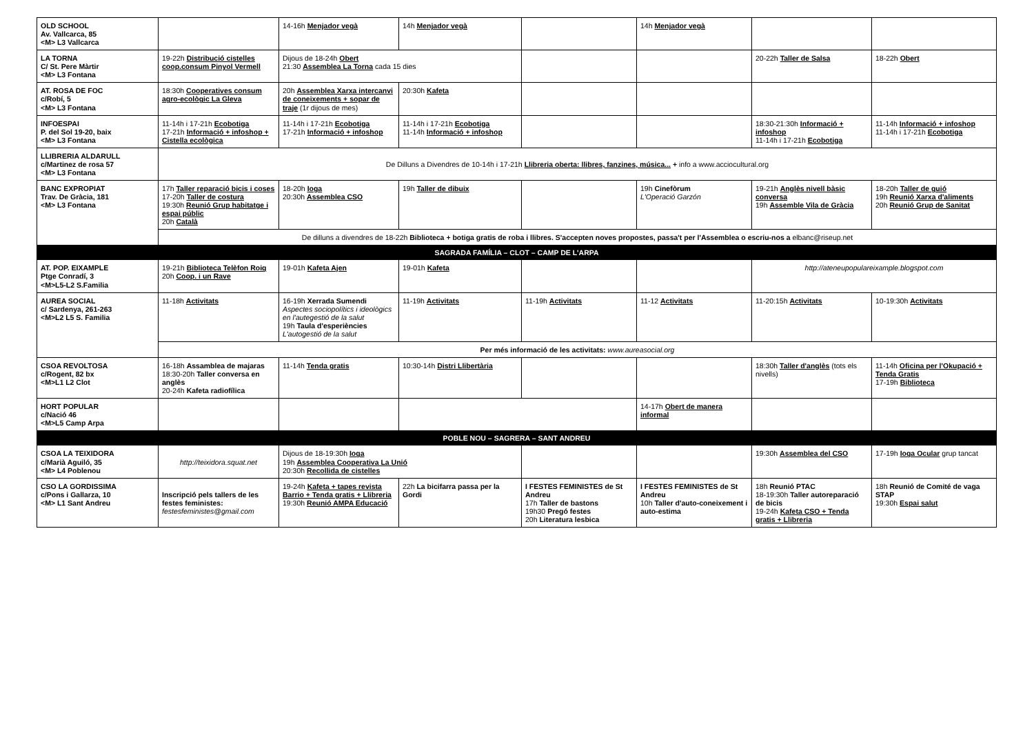| OLD SCHOOL Av. Vallcarca, 85 <M> L3 Vallcarca | | 14-16h Menjador vegà | 14h Menjador vegà | | 14h Menjador vegà | | |
| LA TORNA C/ St. Pere Màrtir <M> L3 Fontana | 19-22h Distribució cistelles coop.consum Pinyol Vermell | Dijous de 18-24h Obert 21:30 Assemblea La Torna cada 15 dies | | | | 20-22h Taller de Salsa | 18-22h Obert |
| AT. ROSA DE FOC c/Robí, 5 <M> L3 Fontana | 18:30h Cooperatives consum agro-ecològic La Gleva | 20h Assemblea Xarxa intercanvi de coneixements + sopar de traje (1r dijous de mes) | 20:30h Kafeta | | | | |
| INFOESPAI P. del Sol 19-20, baix <M> L3 Fontana | 11-14h i 17-21h Ecobotiga 17-21h Informació + infoshop + Cistella ecològica | 11-14h i 17-21h Ecobotiga 17-21h Informació + infoshop | 11-14h i 17-21h Ecobotiga 11-14h Informació + infoshop | | | 18:30-21:30h Informació + infoshop 11-14h i 17-21h Ecobotiga | 11-14h Informació + infoshop 11-14h i 17-21h Ecobotiga |
| LLIBRERIA ALDARULL c/Martinez de rosa 57 <M> L3 Fontana | De Dilluns a Divendres de 10-14h i 17-21h Llibreria oberta: llibres, fanzines, música... + info a www.acciocultural.org | | | | | | |
| BANC EXPROPIAT Trav. De Gràcia, 181 <M> L3 Fontana | 17h Taller reparació bicis i coses 17-20h Taller de costura 19:30h Reunió Grup habitatge i espai públic 20h Català | 18-20h Ioga 20:30h Assemblea CSO | 19h Taller de dibuix | | 19h Cinefòrum L'Operació Garzón | 19-21h Anglès nivell bàsic conversa 19h Assemble Vila de Gràcia | 18-20h Taller de guió 19h Reunió Xarxa d'aliments 20h Reunió Grup de Sanitat |
| | De dilluns a divendres de 18-22h Biblioteca + botiga gratis de roba i llibres. S'accepten noves propostes, passa't per l'Assemblea o escriu-nos a elbanc@riseup.net | | | | | | |
| SAGRADA FAMÍLIA – CLOT – CAMP DE L'ARPA | | | | | | | |
| AT. POP. EIXAMPLE Ptge Conradí, 3 <M>L5-L2 S.Familia | 19-21h Biblioteca Telèfon Roig 20h Coop. i un Rave | 19-01h Kafeta Ajen | 19-01h Kafeta | | | http://ateneupopulareixample.blogspot.com | |
| AUREA SOCIAL c/ Sardenya, 261-263 <M>L2 L5 S. Familia | 11-18h Activitats | 16-19h Xerrada Sumendi Aspectes sociopolítics i ideològics en l'autegestió de la salut 19h Taula d'esperiències L'autogestió de la salut | 11-19h Activitats | 11-19h Activitats | 11-12 Activitats | 11-20:15h Activitats | 10-19:30h Activitats |
| | Per més informació de les activitats: www.aureasocial.org | | | | | | |
| CSOA REVOLTOSA c/Rogent, 82 bx <M>L1 L2 Clot | 16-18h Assamblea de majaras 18:30-20h Taller conversa en anglès 20-24h Kafeta radiofílica | 11-14h Tenda gratis | 10:30-14h Distri Llibertària | | | 18:30h Taller d'anglès (tots els nivells) | 11-14h Oficina per l'Okupació + Tenda Gratis 17-19h Biblioteca |
| HORT POPULAR c/Nació 46 <M>L5 Camp Arpa | | | | | 14-17h Obert de manera informal | | |
| POBLE NOU – SAGRERA – SANT ANDREU | | | | | | | |
| CSOA LA TEIXIDORA c/Marià Aguiló, 35 <M> L4 Poblenou | http://teixidora.squat.net | Dijous de 18-19:30h Ioga 19h Assemblea Cooperativa La Unió 20:30h Recollida de cistelles | | | | 19:30h Assemblea del CSO | 17-19h Ioga Ocular grup tancat |
| CSO LA GORDISSIMA c/Pons i Gallarza, 10 <M> L1 Sant Andreu | Inscripció pels tallers de les festes feministes: festesfeministes@gmail.com | 19-24h Kafeta + tapes revista Barrio + Tenda gratis + Llibreria 19:30h Reunió AMPA Educació | 22h La bicifarra passa per la Gordi | I FESTES FEMINISTES de St Andreu 17h Taller de bastons 19h30 Pregó festes 20h Literatura lesbica | I FESTES FEMINISTES de St Andreu 10h Taller d'auto-coneixement i auto-estima | 18h Reunió PTAC 18-19:30h Taller autoreparació de bicis 19-24h Kafeta CSO + Tenda gratis + Llibreria | 18h Reunió de Comité de vaga STAP 19:30h Espai salut |